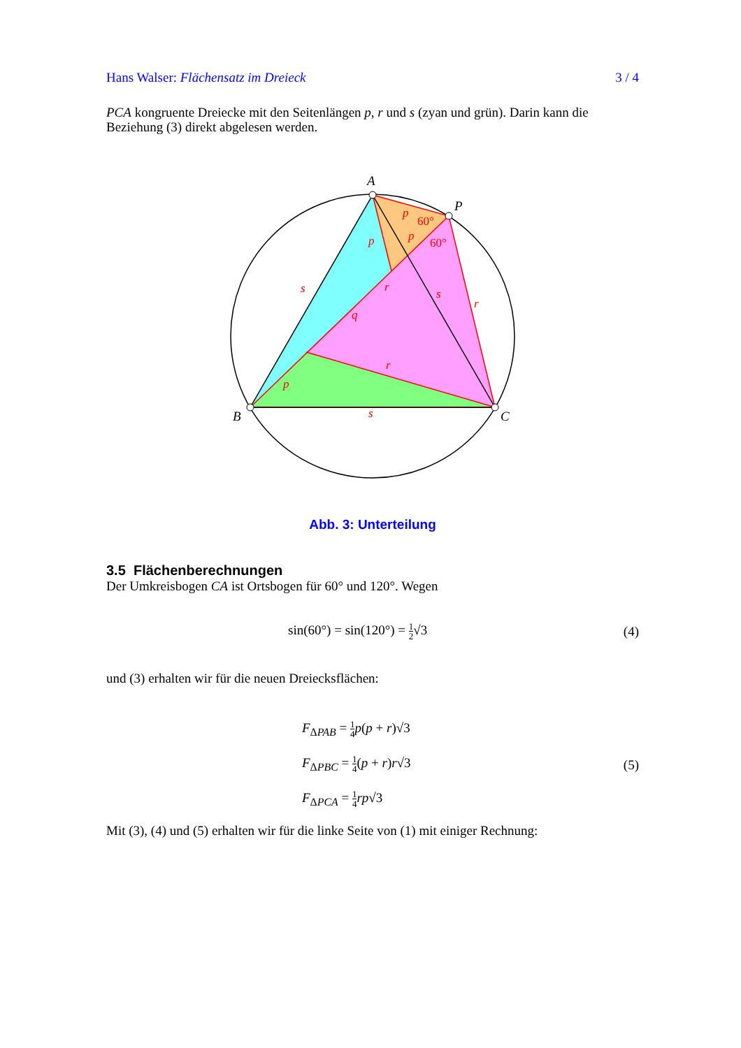Hans Walser: Flächensatz im Dreieck 3 / 4
PCA kongruente Dreiecke mit den Seitenlängen p, r und s (zyan und grün). Darin kann die Beziehung (3) direkt abgelesen werden.
A
P
B
C
p
p
p
p
s
s
s
r
r
r
q
60°
60°
Abb. 3: Unterteilung
3.5 Flächenberechnungen
Der Umkreisbogen CA ist Ortsbogen für 60° und 120°. Wegen
sin(60°) = sin(120°) = 1 2√3 (4)
und (3) erhalten wir für die neuen Dreiecksflächen:
F<sub>ΔPAB</sub> = 1 4 p(p + r)√3
F<sub>ΔPBC</sub> = 1 4(p + r)r√3
F<sub>ΔPCA</sub> = 1 4 rp√3 (5)
Mit (3), (4) und (5) erhalten wir für die linke Seite von (1) mit einiger Rechnung: